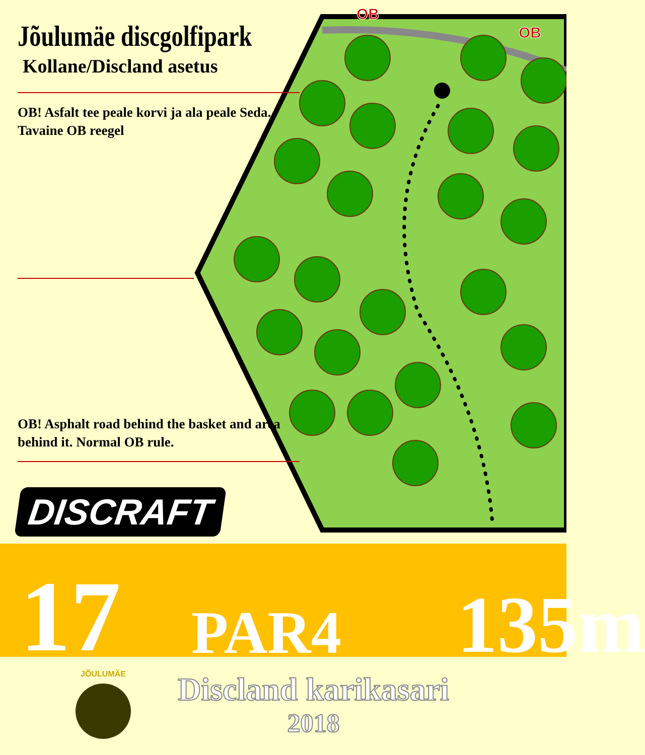OB
OB
Jõulumäe discgolfipark
Kollane/Discland asetus
OB! Asfalt tee peale korvi ja ala peale Seda. Tavaine OB reegel
OB! Asphalt road behind the basket and area behind it. Normal OB rule.
DISCRAFT
17 PAR4 135m
JÕULUMÄE
Discland karikasari
2018